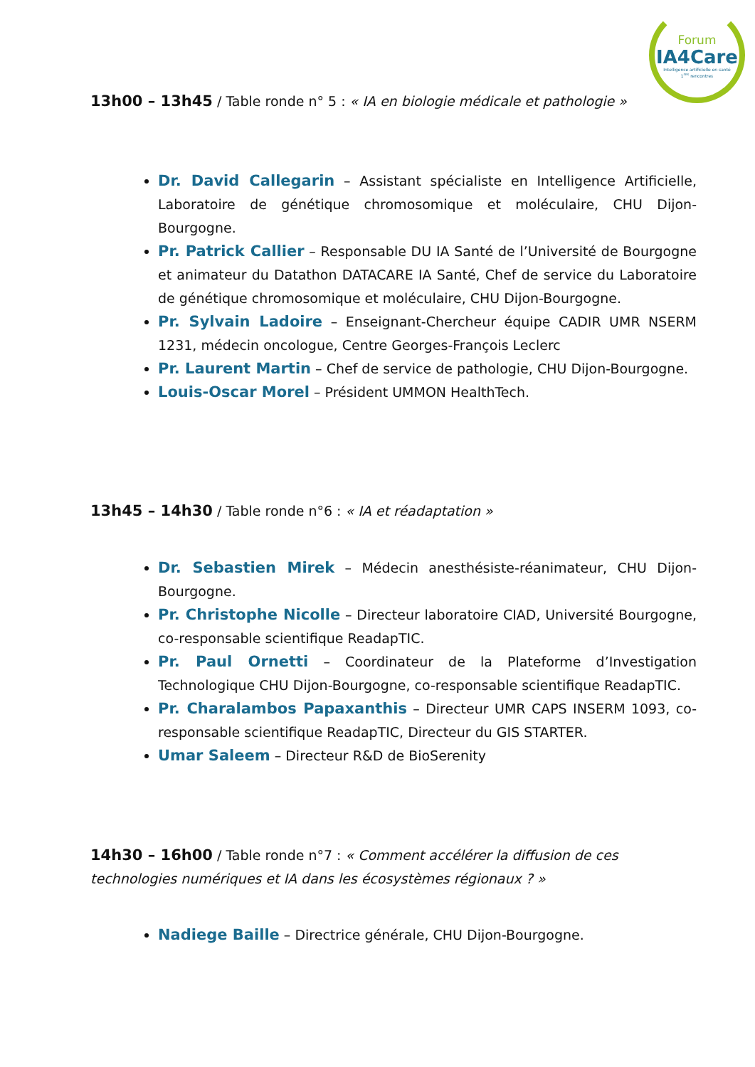Forum
IA4Care
Intelligence artificielle en santé
1<sup>res</sup> rencontres
13h00 – 13h45 / Table ronde n° 5 : « IA en biologie médicale et pathologie »
Dr. David Callegarin – Assistant spécialiste en Intelligence Artificielle, Laboratoire de génétique chromosomique et moléculaire, CHU Dijon-Bourgogne.
Pr. Patrick Callier – Responsable DU IA Santé de l’Université de Bourgogne et animateur du Datathon DATACARE IA Santé, Chef de service du Laboratoire de génétique chromosomique et moléculaire, CHU Dijon-Bourgogne.
Pr. Sylvain Ladoire – Enseignant-Chercheur équipe CADIR UMR NSERM 1231, médecin oncologue, Centre Georges-François Leclerc
Pr. Laurent Martin – Chef de service de pathologie, CHU Dijon-Bourgogne.
Louis-Oscar Morel – Président UMMON HealthTech.
13h45 – 14h30 / Table ronde n°6 : « IA et réadaptation »
Dr. Sebastien Mirek – Médecin anesthésiste-réanimateur, CHU Dijon-Bourgogne.
Pr. Christophe Nicolle – Directeur laboratoire CIAD, Université Bourgogne, co-responsable scientifique ReadapTIC.
Pr. Paul Ornetti – Coordinateur de la Plateforme d’Investigation Technologique CHU Dijon-Bourgogne, co-responsable scientifique ReadapTIC.
Pr. Charalambos Papaxanthis – Directeur UMR CAPS INSERM 1093, co-responsable scientifique ReadapTIC, Directeur du GIS STARTER.
Umar Saleem – Directeur R&D de BioSerenity
14h30 – 16h00 / Table ronde n°7 : « Comment accélérer la diffusion de ces technologies numériques et IA dans les écosystèmes régionaux ? »
Nadiege Baille – Directrice générale, CHU Dijon-Bourgogne.